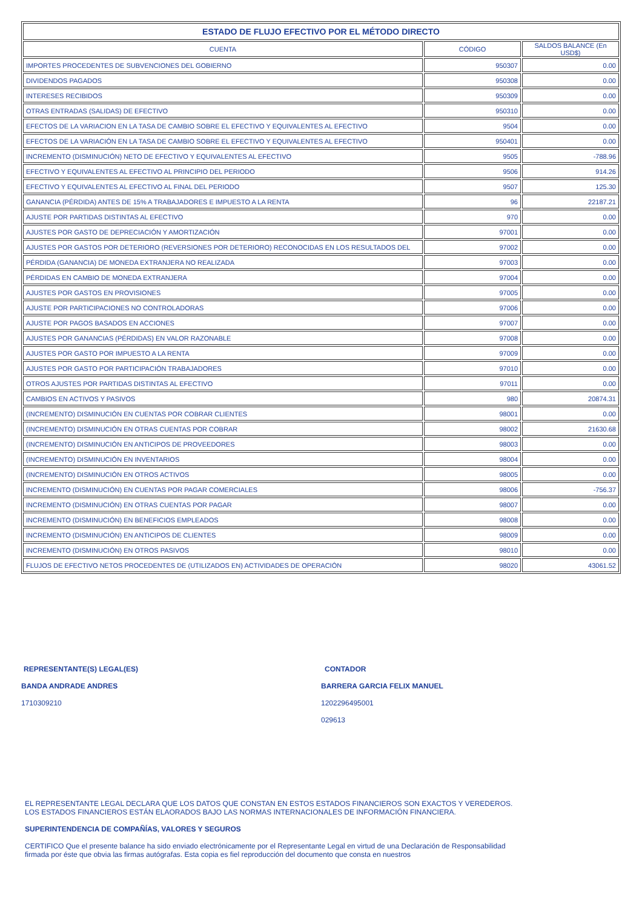| ESTADO DE FLUJO EFECTIVO POR EL MÉTODO DIRECTO | | |
| --- | --- | --- |
| CUENTA | CÓDIGO | SALDOS BALANCE (En USD$) |
| IMPORTES PROCEDENTES DE SUBVENCIONES DEL GOBIERNO | 950307 | 0.00 |
| DIVIDENDOS PAGADOS | 950308 | 0.00 |
| INTERESES RECIBIDOS | 950309 | 0.00 |
| OTRAS ENTRADAS (SALIDAS) DE EFECTIVO | 950310 | 0.00 |
| EFECTOS DE LA VARIACION EN LA TASA DE CAMBIO SOBRE EL EFECTIVO Y EQUIVALENTES AL EFECTIVO | 9504 | 0.00 |
| EFECTOS DE LA VARIACIÓN EN LA TASA DE CAMBIO SOBRE EL EFECTIVO Y EQUIVALENTES AL EFECTIVO | 950401 | 0.00 |
| INCREMENTO (DISMINUCIÓN) NETO DE EFECTIVO Y EQUIVALENTES AL EFECTIVO | 9505 | -788.96 |
| EFECTIVO Y EQUIVALENTES AL EFECTIVO AL PRINCIPIO DEL PERIODO | 9506 | 914.26 |
| EFECTIVO Y EQUIVALENTES AL EFECTIVO AL FINAL DEL PERIODO | 9507 | 125.30 |
| GANANCIA (PÉRDIDA) ANTES DE 15% A TRABAJADORES E IMPUESTO A LA RENTA | 96 | 22187.21 |
| AJUSTE POR PARTIDAS DISTINTAS AL EFECTIVO | 970 | 0.00 |
| AJUSTES POR GASTO DE DEPRECIACIÓN Y AMORTIZACIÓN | 97001 | 0.00 |
| AJUSTES POR GASTOS POR DETERIORO (REVERSIONES POR DETERIORO) RECONOCIDAS EN LOS RESULTADOS DEL | 97002 | 0.00 |
| PÉRDIDA (GANANCIA) DE MONEDA EXTRANJERA NO REALIZADA | 97003 | 0.00 |
| PÉRDIDAS EN CAMBIO DE MONEDA EXTRANJERA | 97004 | 0.00 |
| AJUSTES POR GASTOS EN PROVISIONES | 97005 | 0.00 |
| AJUSTE POR PARTICIPACIONES NO CONTROLADORAS | 97006 | 0.00 |
| AJUSTE POR PAGOS BASADOS EN ACCIONES | 97007 | 0.00 |
| AJUSTES POR GANANCIAS (PÉRDIDAS) EN VALOR RAZONABLE | 97008 | 0.00 |
| AJUSTES POR GASTO POR IMPUESTO A LA RENTA | 97009 | 0.00 |
| AJUSTES POR GASTO POR PARTICIPACIÓN TRABAJADORES | 97010 | 0.00 |
| OTROS AJUSTES POR PARTIDAS DISTINTAS AL EFECTIVO | 97011 | 0.00 |
| CAMBIOS EN ACTIVOS Y PASIVOS | 980 | 20874.31 |
| (INCREMENTO) DISMINUCIÓN EN CUENTAS POR COBRAR CLIENTES | 98001 | 0.00 |
| (INCREMENTO) DISMINUCIÓN EN OTRAS CUENTAS POR COBRAR | 98002 | 21630.68 |
| (INCREMENTO) DISMINUCIÓN EN ANTICIPOS DE PROVEEDORES | 98003 | 0.00 |
| (INCREMENTO) DISMINUCIÓN EN INVENTARIOS | 98004 | 0.00 |
| (INCREMENTO) DISMINUCIÓN EN OTROS ACTIVOS | 98005 | 0.00 |
| INCREMENTO (DISMINUCIÓN) EN CUENTAS POR PAGAR COMERCIALES | 98006 | -756.37 |
| INCREMENTO (DISMINUCIÓN) EN OTRAS CUENTAS POR PAGAR | 98007 | 0.00 |
| INCREMENTO (DISMINUCIÓN) EN BENEFICIOS EMPLEADOS | 98008 | 0.00 |
| INCREMENTO (DISMINUCIÓN) EN ANTICIPOS DE CLIENTES | 98009 | 0.00 |
| INCREMENTO (DISMINUCIÓN) EN OTROS PASIVOS | 98010 | 0.00 |
| FLUJOS DE EFECTIVO NETOS PROCEDENTES DE (UTILIZADOS EN) ACTIVIDADES DE OPERACIÓN | 98020 | 43061.52 |
REPRESENTANTE(S) LEGAL(ES)
BANDA ANDRADE ANDRES
1710309210
CONTADOR
BARRERA GARCIA FELIX MANUEL
1202296495001
029613
EL REPRESENTANTE LEGAL DECLARA QUE LOS DATOS QUE CONSTAN EN ESTOS ESTADOS FINANCIEROS SON EXACTOS Y VEREDEROS.
LOS ESTADOS FINANCIEROS ESTÁN ELAORADOS BAJO LAS NORMAS INTERNACIONALES DE INFORMACIÓN FINANCIERA.
SUPERINTENDENCIA DE COMPAÑÍAS, VALORES Y SEGUROS
CERTIFICO Que el presente balance ha sido enviado electrónicamente por el Representante Legal en virtud de una Declaración de Responsabilidad
firmada por éste que obvia las firmas autógrafas. Esta copia es fiel reproducción del documento que consta en nuestros